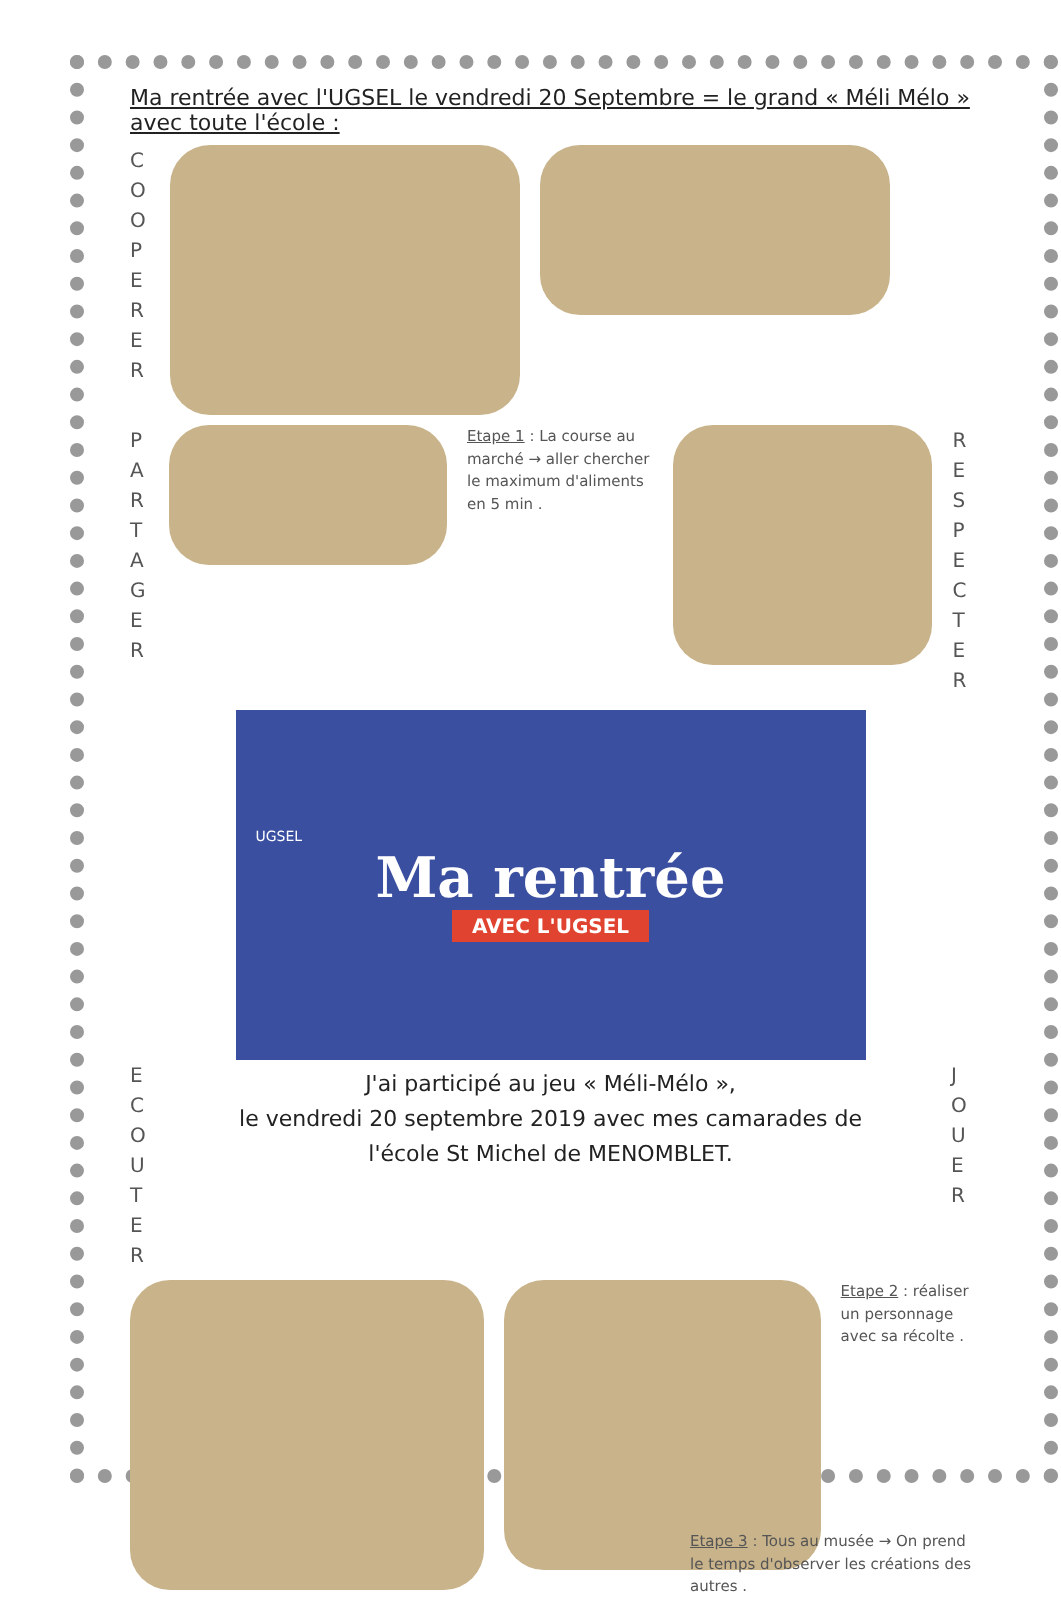Ma rentrée avec l'UGSEL le vendredi 20 Septembre = le grand « Méli Mélo » avec toute l'école :
COOPERER
PARTAGER
Etape 1 : La course au marché → aller chercher le maximum d'aliments en 5 min .
RESPECTER
UGSEL
Ma rentrée
AVEC L'UGSEL
ECOUTER
J'ai participé au jeu « Méli-Mélo »,
le vendredi 20 septembre 2019 avec mes camarades de
l'école St Michel de MENOMBLET.
JOUER
Etape 2 : réaliser un personnage avec sa récolte .
Etape 3 : Tous au musée → On prend le temps d'observer les créations des autres .